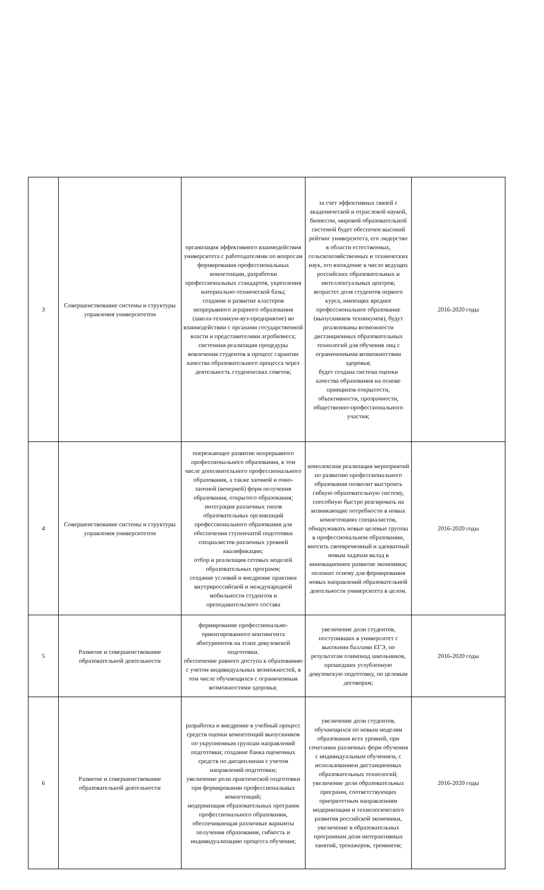| 3 | Совершенствование системы и структуры управления университетом | организация эффективного взаимодействия университета с работодателями по вопросам формирования профессиональных компетенции, разработки профессиональных стандартов, укрепления материально-технической базы; создание и развитие кластеров непрерывного аграрного образования (школа-техникум-вуз-предприятие) во взаимодействии с органами государственной власти и представителями агробизнеса; системная реализация процедуры вовлечения студентов в процесс гарантии качества образовательного процесса через деятельность студенческих советов; | за счет эффективных связей с академической и отраслевой наукой, бизнесом, мировой образовательной системой будет обеспечен высокий рейтинг университета, его лидерство в области естественных, сельскохозяйственных и технических наук, его вхождение в число ведущих российских образовательных и интеллектуальных центров; возрастет доля студентов первого курса, имеющих вреднее профессиональное образование (выпускников техникумов), будут реализованы возможности дистанционных образовательных технологий для обучения лиц с ограниченными возможностями здоровья; будет создана система оценки качества образования на основе принципов открытости, объективности, прозрачности, общественно-профессионального участия; | 2016-2020 годы |
| 4 | Совершенствование системы и структуры управления университетом | опережающее развитие непрерывного профессионального образования, в том числе дополнительного профессионального образования, а также заочной и очно-заочной (вечерней) форм получения образования, открытого образования; интеграция различных типов образовательных организаций профессионального образования для обеспечения ступенчатой подготовки специалистов различных уровней квалификации; отбор и реализация сетевых моделей образовательных программ; создание условий и внедрение практики внутрироссийской и международной мобильности студентов и преподавательского состава | комплексная реализация мероприятий по развитию профессионального образования позволит выстроить гибкую образовательную систему, способную быстро реагировать на возникающие потребности в новых компетенциях специалистов, обнаруживать новые целевые группы в профессиональном образовании, вносить своевременный и адекватный новым задачам вклад в инновационное развитие экономики; положит основу для формирования новых направлений образовательной деятельности университета в целом. | 2016-2020 годы |
| 5 | Развитие и совершенствование образовательной деятельности | формирование профессионально-ориентированного контингента абитуриентов на этапе довузовской подготовки. обеспечение равного доступа к образованию с учетом индивидуальных возможностей, в том числе обучающихся с ограниченным возможностями здоровья; | увеличение доли студентов, поступивших в университет с высокими баллами ЕГЭ, по результатам олимпиад школьников, прошедших углубленную довузовскую подготовку, по целевым договорам; | 2016-2020 годы |
| 6 | Развитие и совершенствование образовательной деятельности | разработка и внедрение в учебный процесс средств оценки компетенций выпускников по укрупненным группам направлений подготовки; создание банка оценочных средств по дисциплинам с учетом направлений подготовки; увеличение роли практической подготовки при формировании профессиональных компетенций; модернизация образовательных программ профессионального образования, обеспечивающая различные варианты получения образования, гибкость и индивидуализацию процесса обучения; | увеличение доли студентов, обучающихся по новым моделям образования всех уровней, при сочетании различных форм обучения с индивидуальным обучением, с использованием дистанционных образовательных технологий; увеличение доли образовательных программ, соответствующих приоритетным направлениям модернизации и технологического развития российской экономики, увеличение в образовательных программам доли интерактивных занятий, тренажеров, тренингов; | 2016-2020 годы |